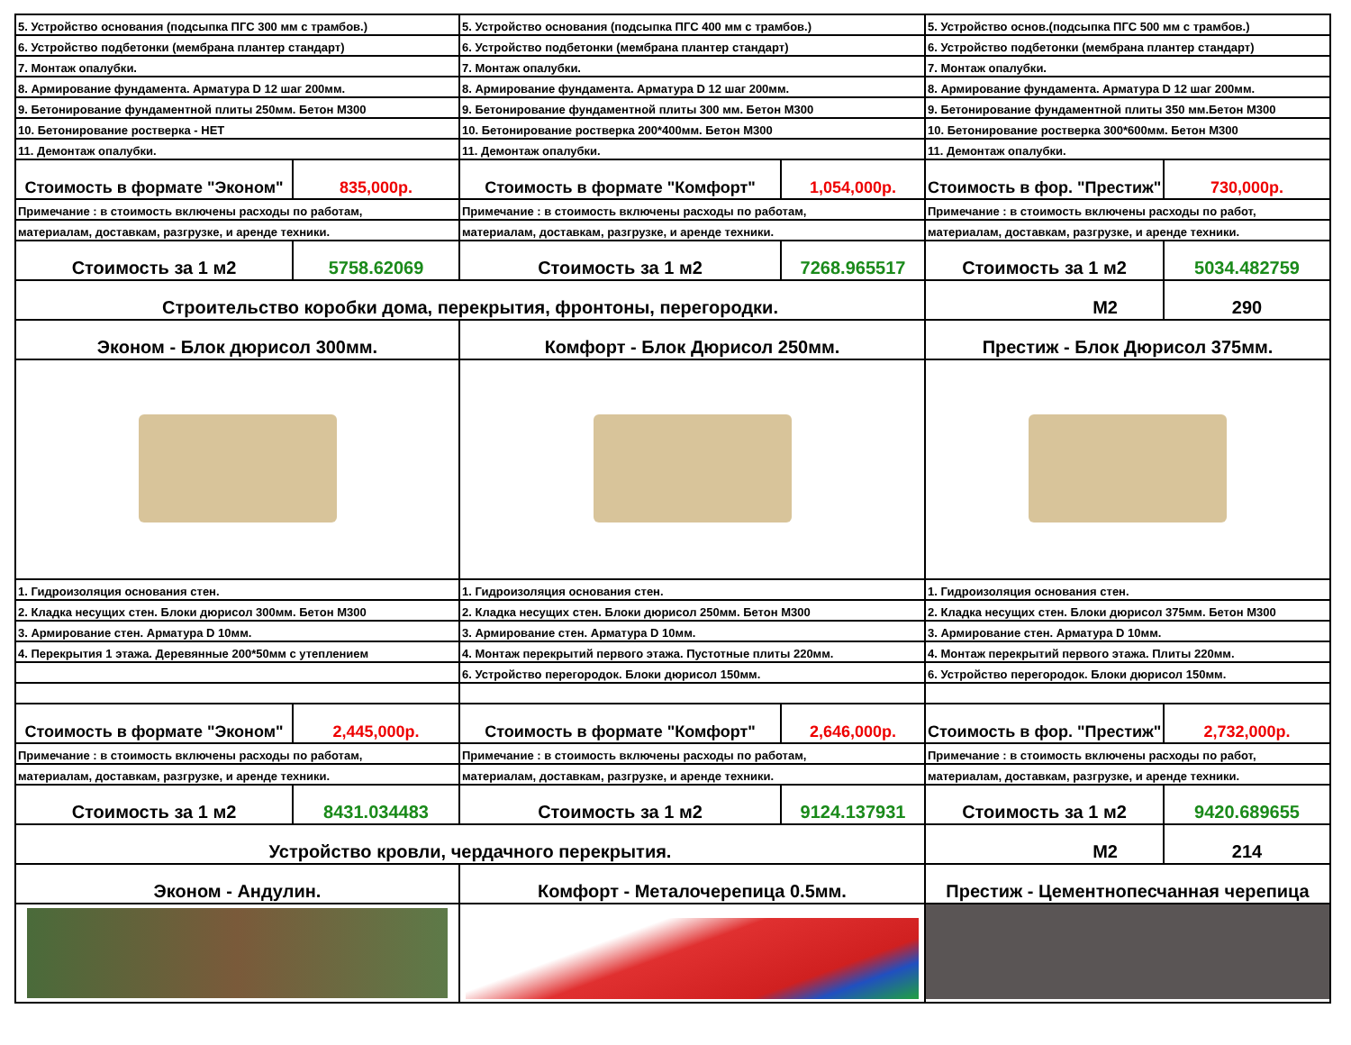| 5. Устройство основания (подсыпка ПГС 300 мм с трамбов.) | | 5. Устройство основания (подсыпка ПГС 400 мм с трамбов.) | | 5. Устройство основ.(подсыпка ПГС 500 мм с трамбов.) | |
| 6. Устройство подбетонки (мембрана плантер стандарт) | | 6. Устройство подбетонки (мембрана плантер стандарт) | | 6. Устройство подбетонки (мембрана плантер стандарт) | |
| 7. Монтаж опалубки. | | 7. Монтаж опалубки. | | 7. Монтаж опалубки. | |
| 8. Армирование фундамента. Арматура D 12 шаг 200мм. | | 8. Армирование фундамента. Арматура D 12 шаг 200мм. | | 8. Армирование фундамента. Арматура D 12 шаг 200мм. | |
| 9. Бетонирование фундаментной плиты 250мм. Бетон М300 | | 9. Бетонирование фундаментной плиты 300 мм. Бетон М300 | | 9. Бетонирование фундаментной плиты 350 мм.Бетон М300 | |
| 10. Бетонирование ростверка - НЕТ | | 10. Бетонирование ростверка 200*400мм. Бетон М300 | | 10. Бетонирование ростверка 300*600мм. Бетон М300 | |
| 11. Демонтаж опалубки. | | 11. Демонтаж опалубки. | | 11. Демонтаж опалубки. | |
| Стоимость в формате "Эконом" | 835,000р. | Стоимость в формате "Комфорт" | 1,054,000р. | Стоимость в фор. "Престиж" | 730,000р. |
| Примечание : в стоимость включены расходы по работам, | | Примечание : в стоимость включены расходы по работам, | | Примечание : в стоимость включены расходы по работ, | |
| материалам, доставкам, разгрузке, и аренде техники. | | материалам, доставкам, разгрузке, и аренде техники. | | материалам, доставкам, разгрузке, и аренде техники. | |
| Стоимость за 1 м2 | 5758.62069 | Стоимость за 1 м2 | 7268.965517 | Стоимость за 1 м2 | 5034.482759 |
| Строительство коробки дома, перекрытия, фронтоны, перегородки. | | | | М2 | 290 |
| Эконом - Блок дюрисол 300мм. | | Комфорт - Блок Дюрисол 250мм. | | Престиж - Блок Дюрисол 375мм. | |
| 1. Гидроизоляция основания стен. | | 1. Гидроизоляция основания стен. | | 1. Гидроизоляция основания стен. | |
| 2. Кладка несущих стен. Блоки дюрисол 300мм. Бетон М300 | | 2. Кладка несущих стен. Блоки дюрисол 250мм. Бетон М300 | | 2. Кладка несущих стен. Блоки дюрисол 375мм. Бетон М300 | |
| 3. Армирование стен. Арматура D 10мм. | | 3. Армирование стен. Арматура D 10мм. | | 3. Армирование стен. Арматура D 10мм. | |
| 4. Перекрытия 1 этажа. Деревянные 200*50мм с утеплением | | 4. Монтаж перекрытий первого этажа. Пустотные плиты 220мм. | | 4. Монтаж перекрытий первого этажа. Плиты 220мм. | |
| | | 6. Устройство перегородок. Блоки дюрисол 150мм. | | 6. Устройство перегородок. Блоки дюрисол 150мм. | |
| Стоимость в формате "Эконом" | 2,445,000р. | Стоимость в формате "Комфорт" | 2,646,000р. | Стоимость в фор. "Престиж" | 2,732,000р. |
| Примечание : в стоимость включены расходы по работам, | | Примечание : в стоимость включены расходы по работам, | | Примечание : в стоимость включены расходы по работ, | |
| материалам, доставкам, разгрузке, и аренде техники. | | материалам, доставкам, разгрузке, и аренде техники. | | материалам, доставкам, разгрузке, и аренде техники. | |
| Стоимость за 1 м2 | 8431.034483 | Стоимость за 1 м2 | 9124.137931 | Стоимость за 1 м2 | 9420.689655 |
| Устройство кровли, чердачного перекрытия. | | | | М2 | 214 |
| Эконом - Андулин. | | Комфорт - Металочерепица 0.5мм. | | Престиж - Цементнопесчанная черепица | |